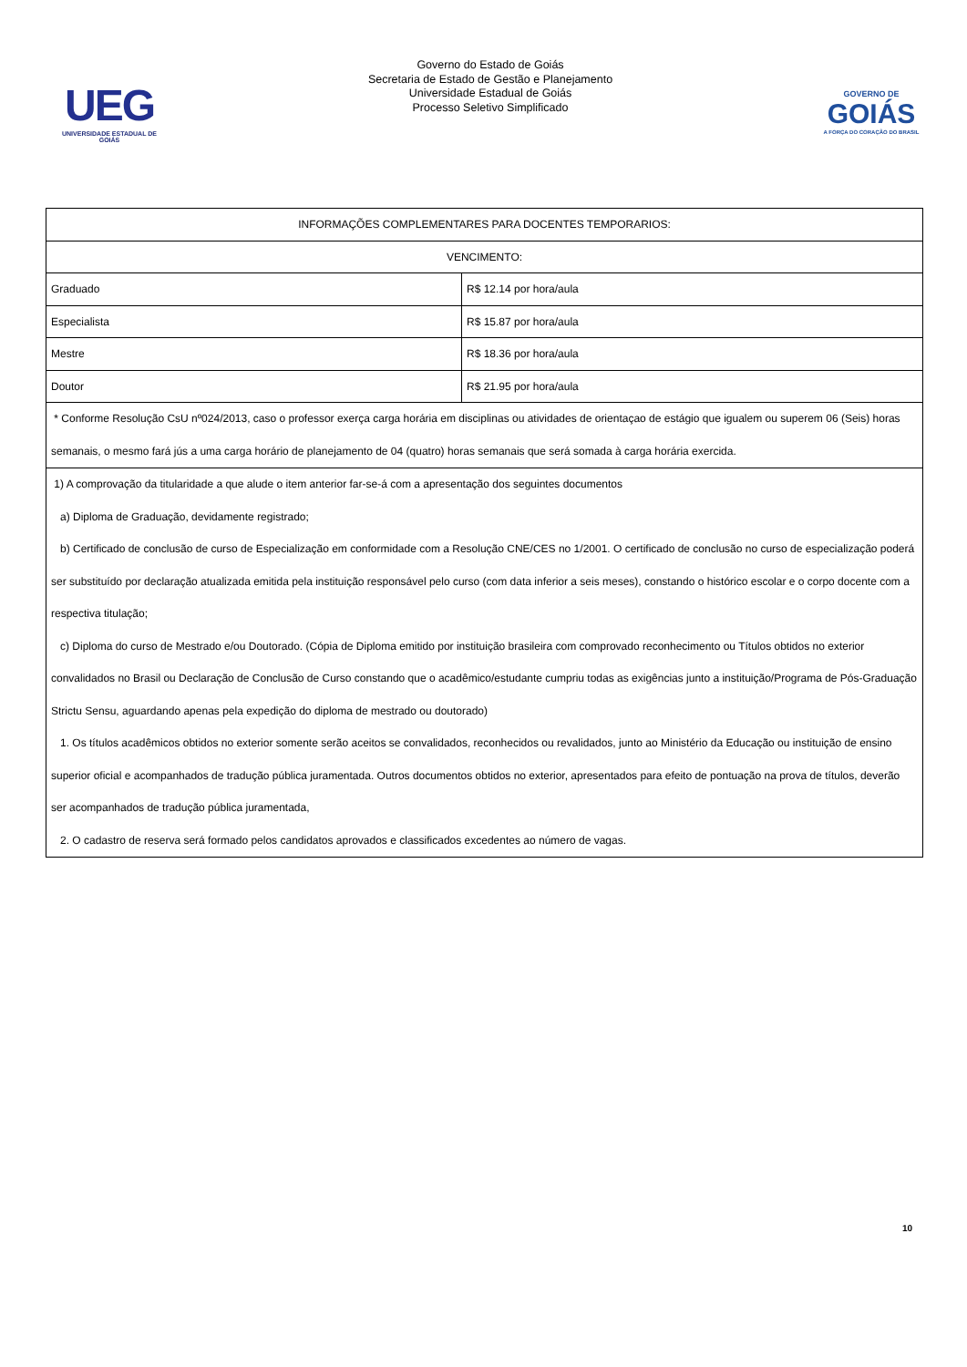UEG
UNIVERSIDADE ESTADUAL DE GOIÁS
Governo do Estado de Goiás
Secretaria de Estado de Gestão e Planejamento
Universidade Estadual de Goiás
Processo Seletivo Simplificado
GOVERNO DE
GOIÁS
A FORÇA DO CORAÇÃO DO BRASIL
| INFORMAÇÕES COMPLEMENTARES PARA DOCENTES TEMPORARIOS: | |
| VENCIMENTO: | |
| Graduado | R$ 12.14 por hora/aula |
| Especialista | R$ 15.87 por hora/aula |
| Mestre | R$ 18.36 por hora/aula |
| Doutor | R$ 21.95 por hora/aula |
| * Conforme Resolução CsU nº024/2013, caso o professor exerça carga horária em disciplinas ou atividades de orientaçao de estágio que igualem ou superem 06 (Seis) horas semanais, o mesmo fará jús a uma carga horário de planejamento de 04 (quatro) horas semanais que será somada à carga horária exercida. | |
| 1) A comprovação da titularidade a que alude o item anterior far-se-á com a apresentação dos seguintes documentos a) Diploma de Graduação, devidamente registrado; b) Certificado de conclusão de curso de Especialização em conformidade com a Resolução CNE/CES no 1/2001. O certificado de conclusão no curso de especialização poderá ser substituído por declaração atualizada emitida pela instituição responsável pelo curso (com data inferior a seis meses), constando o histórico escolar e o corpo docente com a respectiva titulação; c) Diploma do curso de Mestrado e/ou Doutorado. (Cópia de Diploma emitido por instituição brasileira com comprovado reconhecimento ou Títulos obtidos no exterior convalidados no Brasil ou Declaração de Conclusão de Curso constando que o acadêmico/estudante cumpriu todas as exigências junto a instituição/Programa de Pós-Graduação Strictu Sensu, aguardando apenas pela expedição do diploma de mestrado ou doutorado) 1. Os títulos acadêmicos obtidos no exterior somente serão aceitos se convalidados, reconhecidos ou revalidados, junto ao Ministério da Educação ou instituição de ensino superior oficial e acompanhados de tradução pública juramentada. Outros documentos obtidos no exterior, apresentados para efeito de pontuação na prova de títulos, deverão ser acompanhados de tradução pública juramentada, 2. O cadastro de reserva será formado pelos candidatos aprovados e classificados excedentes ao número de vagas. | |
10